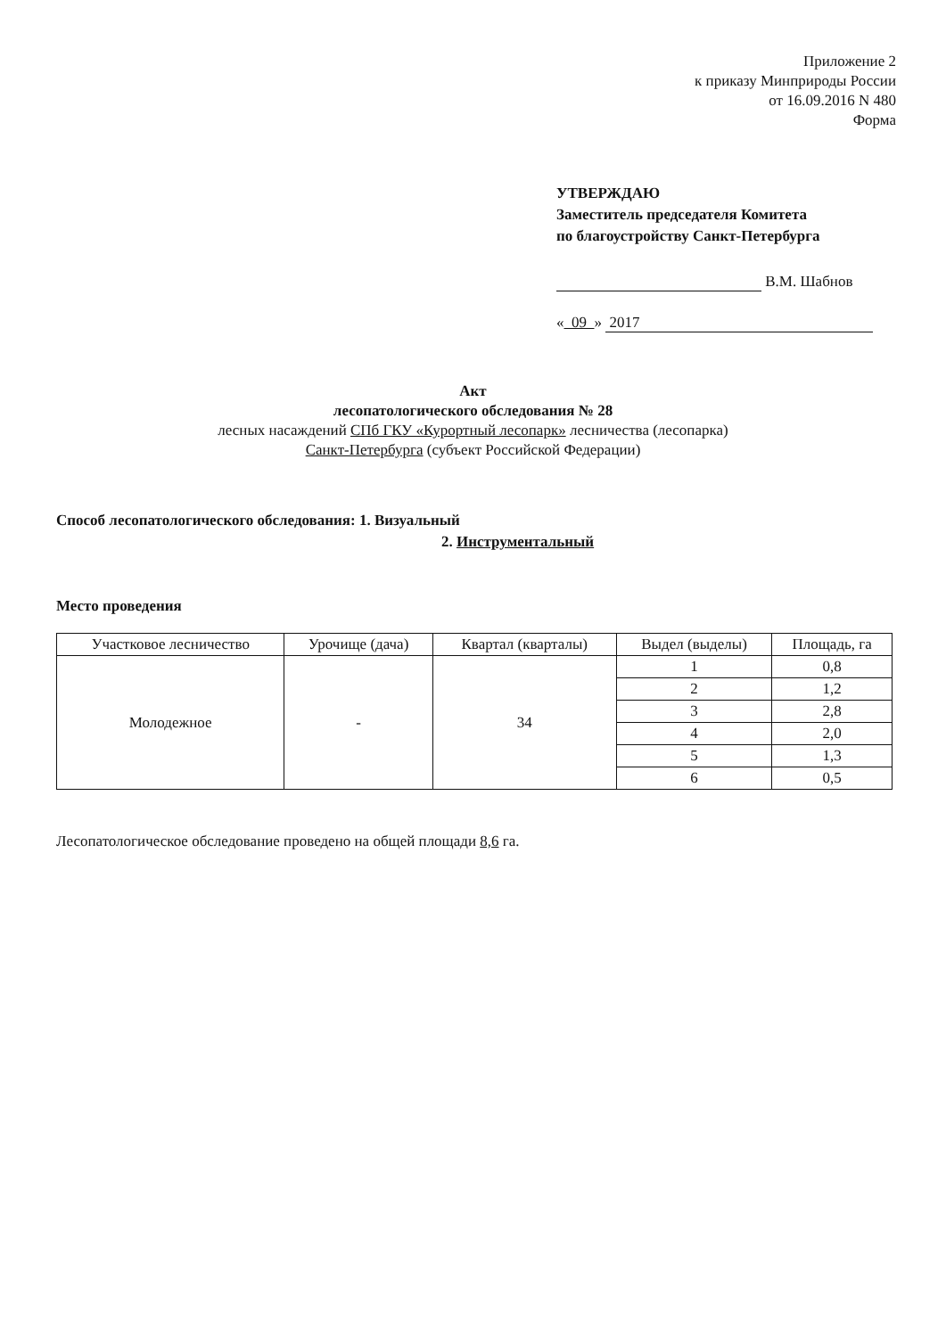Приложение 2
к приказу Минприроды России
от 16.09.2016 N 480
Форма
УТВЕРЖДАЮ
Заместитель председателя Комитета
по благоустройству Санкт-Петербурга
В.М. Шабнов
« 09 » 2017
Акт
лесопатологического обследования № 28
лесных насаждений СПб ГКУ «Курортный лесопарк» лесничества (лесопарка)
Санкт-Петербурга (субъект Российской Федерации)
Способ лесопатологического обследования: 1. Визуальный
2. Инструментальный
Место проведения
| Участковое лесничество | Урочище (дача) | Квартал (кварталы) | Выдел (выделы) | Площадь, га |
| --- | --- | --- | --- | --- |
| Молодежное | - | 34 | 1 | 0,8 |
| | | | 2 | 1,2 |
| | | | 3 | 2,8 |
| | | | 4 | 2,0 |
| | | | 5 | 1,3 |
| | | | 6 | 0,5 |
Лесопатологическое обследование проведено на общей площади 8,6 га.